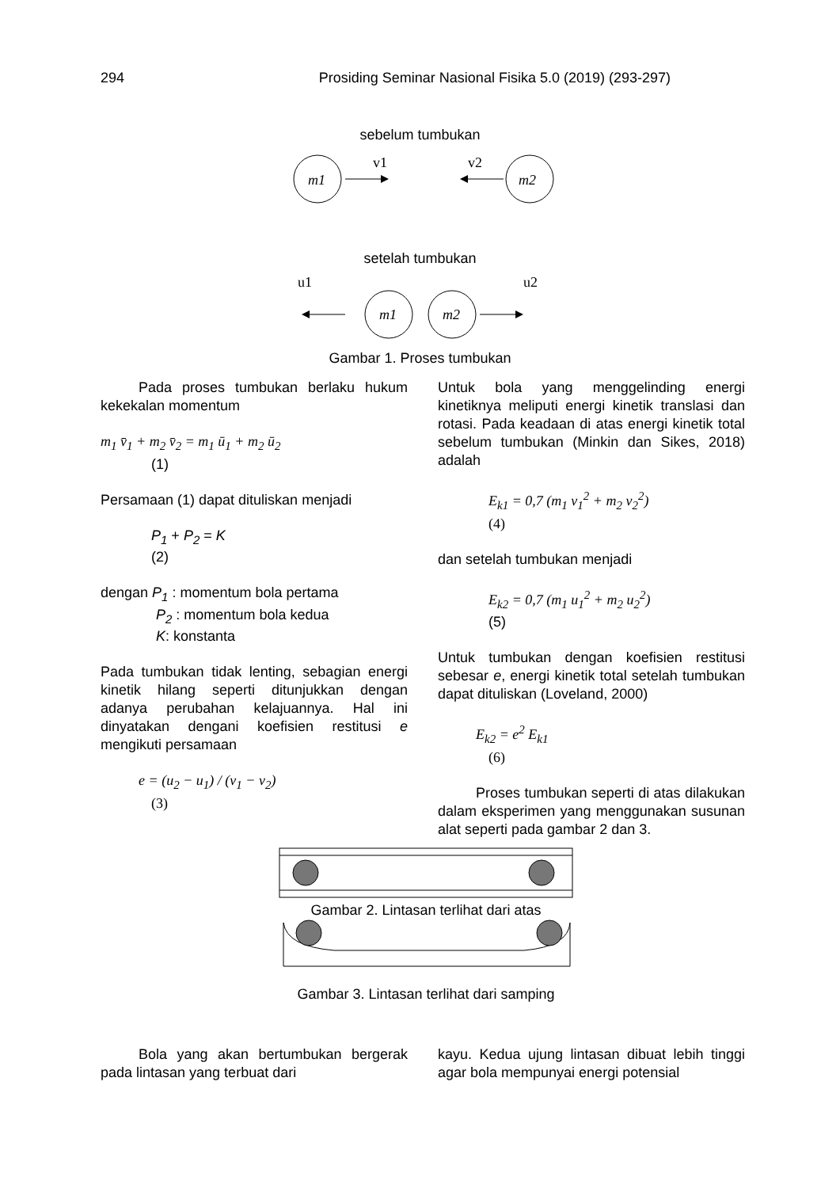294 Prosiding Seminar Nasional Fisika 5.0 (2019) (293-297)
sebelum tumbukan
m1
v1
m2
v2
setelah tumbukan
u1
m1
m2
u2
Gambar 1. Proses tumbukan
Pada proses tumbukan berlaku hukum kekekalan momentum
m<sub>1</sub> v̄<sub>1</sub> + m<sub>2</sub> v̄<sub>2</sub> = m<sub>1</sub> ū<sub>1</sub> + m<sub>2</sub> ū<sub>2</sub>
(1)
Persamaan (1) dapat dituliskan menjadi
P<sub>1</sub> + P<sub>2</sub> = K
(2)
dengan P<sub>1</sub> : momentum bola pertama
P<sub>2</sub> : momentum bola kedua
K: konstanta
Pada tumbukan tidak lenting, sebagian energi kinetik hilang seperti ditunjukkan dengan adanya perubahan kelajuannya. Hal ini dinyatakan dengani koefisien restitusi e mengikuti persamaan
e = (u<sub>2</sub> − u<sub>1</sub>) / (v<sub>1</sub> − v<sub>2</sub>)
(3)
Untuk bola yang menggelinding energi kinetiknya meliputi energi kinetik translasi dan rotasi. Pada keadaan di atas energi kinetik total sebelum tumbukan (Minkin dan Sikes, 2018) adalah
E<sub>k1</sub> = 0,7 (m<sub>1</sub> v<sub>1</sub><sup>2</sup> + m<sub>2</sub> v<sub>2</sub><sup>2</sup>)
(4)
dan setelah tumbukan menjadi
E<sub>k2</sub> = 0,7 (m<sub>1</sub> u<sub>1</sub><sup>2</sup> + m<sub>2</sub> u<sub>2</sub><sup>2</sup>)
(5)
Untuk tumbukan dengan koefisien restitusi sebesar e, energi kinetik total setelah tumbukan dapat dituliskan (Loveland, 2000)
E<sub>k2</sub> = e<sup>2</sup> E<sub>k1</sub>
(6)
Proses tumbukan seperti di atas dilakukan dalam eksperimen yang menggunakan susunan alat seperti pada gambar 2 dan 3.
Gambar 2. Lintasan terlihat dari atas
Gambar 3. Lintasan terlihat dari samping
Bola yang akan bertumbukan bergerak pada lintasan yang terbuat dari
kayu. Kedua ujung lintasan dibuat lebih tinggi agar bola mempunyai energi potensial